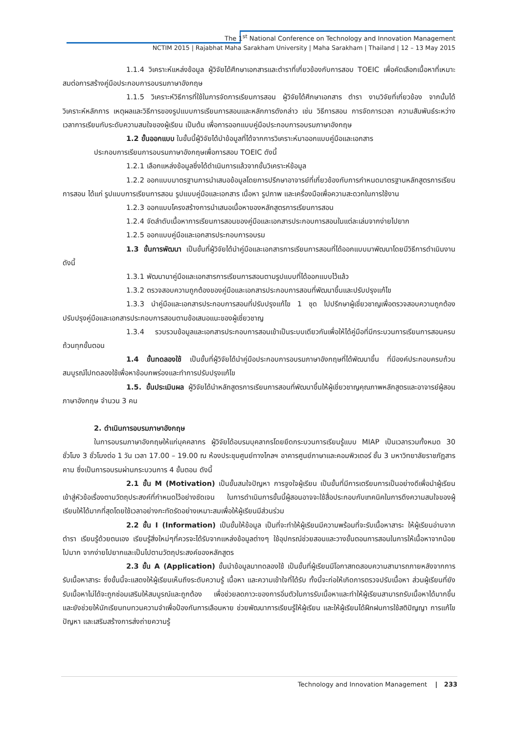The 1<sup>st</sup> National Conference on Technology and Innovation Management
NCTIM 2015 | Rajabhat Maha Sarakham University | Maha Sarakham | Thailand | 12 – 13 May 2015
1.1.4 วิเคราะห์แหล่งข้อมูล ผู้วิจัยได้ศึกษาเอกสารและตำราที่เกี่ยวข้องกับการสอบ TOEIC เพื่อคัดเลือกเนื้อหาที่เหมาะสมต่อการสร้างคู่มือประกอบการอบรมภาษาอังกฤษ
1.1.5 วิเคราะห์วิธีการที่ใช้ในการจัดการเรียนการสอน ผู้วิจัยได้ศึกษาเอกสาร ตำรา งานวิจัยที่เกี่ยวข้อง จากนั้นได้วิเคราะห์หลักการ เหตุผลและวิธีการของรูปแบบการเรียนการสอนและหลักการดังกล่าว เช่น วิธีการสอน การจัดการเวลา ความสัมพันธ์ระหว่างเวลาการเรียนกับระดับความสนใจของผู้เรียน เป็นต้น เพื่อการออกแบบคู่มือประกอบการอบรมภาษาอังกฤษ
1.2 ขั้นออกแบบ ในขั้นนี้ผู้วิจัยได้นำข้อมูลที่ได้จากการวิเคราะห์มาออกแบบคู่มือและเอกสาร
ประกอบการเรียนการอบรมภาษาอังกฤษเพื่อการสอบ TOEIC ดังนี้
1.2.1 เลือกแหล่งข้อมูลซึ่งได้ดำเนินการแล้วจากขั้นวิเคราะห์ข้อมูล
1.2.2 ออกแบบมาตรฐานการนำเสนอข้อมูลโดยการปรึกษาอาจารย์ที่เกี่ยวข้องกับการกำหนดมาตรฐานหลักสูตรการเรียนการสอน ได้แก่ รูปแบบการเรียนการสอน รูปแบบคู่มือและเอกสาร เนื้อหา รูปภาพ และเครื่องมือเพื่อความสะดวกในการใช้งาน
1.2.3 ออกแบบโครงสร้างการนำเสนอเนื้อหาของหลักสูตรการเรียนการสอน
1.2.4 จัดลำดับเนื้อหาการเรียนการสอนของคู่มือและเอกสารประกอบการสอนในแต่ละเล่มจากง่ายไปยาก
1.2.5 ออกแบบคู่มือและเอกสารประกอบการอบรม
1.3 ขั้นการพัฒนา เป็นขั้นที่ผู้วิจัยได้นำคู่มือและเอกสารการเรียนการสอนที่ได้ออกแบบมาพัฒนาโดยมีวิธีการดำเนินงาน ดังนี้
1.3.1 พัฒนานาคู่มือและเอกสารการเรียนการสอนตามรูปแบบที่ได้ออกแบบไว้แล้ว
1.3.2 ตรวจสอบความถูกต้องของคู่มือและเอกสารประกอบการสอนที่พัฒนาขึ้นและปรับปรุงแก้ไข
1.3.3 นำคู่มือและเอกสารประกอบการสอนที่ปรับปรุงแก้ไข 1 ชุด ไปปรึกษาผู้เชี่ยวชาญเพื่อตรวจสอบความถูกต้อง ปรับปรุงคู่มือและเอกสารประกอบการสอนตามข้อเสนอแนะของผู้เชี่ยวชาญ
1.3.4 รวบรวมข้อมูลและเอกสารประกอบการสอนเข้าเป็นระบบเดียวกันเพื่อให้ได้คู่มือที่มีกระบวนการเรียนการสอนครบถ้วนทุกขั้นตอน
1.4 ขั้นทดลองใช้ เป็นขั้นที่ผู้วิจัยได้นำคู่มือประกอบการอบรมภาษาอังกฤษที่ได้พัฒนาขึ้น ที่มีองค์ประกอบครบถ้วนสมบูรณ์ไปทดลองใช้เพื่อหาข้อบกพร่องและทำการปรับปรุงแก้ไข
1.5. ขั้นประเมินผล ผู้วิจัยได้นำหลักสูตรการเรียนการสอนที่พัฒนาขึ้นให้ผู้เชี่ยวชาญคุณภาพหลักสูตรและอาจารย์ผู้สอนภาษาอังกฤษ จำนวน 3 คน
2. ดำเนินการอบรมภาษาอังกฤษ
ในการอบรมภาษาอังกฤษให้แก่บุคคลากร ผู้วิจัยได้อบรมบุคลากรโดยยึดกระบวนการเรียนรู้แบบ MIAP เป็นเวลารวมทั้งหมด 30 ชั่วโมง 3 ชั่วโมงต่อ 1 วัน เวลา 17.00 – 19.00 ณ ห้องประชุมศูนย์ทางไกลฯ อาคารศูนย์ภาษาและคอมพิวเตอร์ ชั้น 3 มหาวิทยาลัยราชภัฏสารคาม ซึ่งเป็นการอบรมผ่านกระบวนการ 4 ขั้นตอน ดังนี้
2.1 ขั้น M (Motivation) เป็นขั้นสนใจปัญหา การจูงใจผู้เรียน เป็นขั้นที่มีการเตรียมการเป็นอย่างดีเพื่อนำผู้เรียนเข้าสู่หัวข้อเรื่องตามวัตถุประสงค์ที่กำหนดไว้อย่างชัดเจน ในการดำเนินการขั้นนี้ผู้สอนอาจจะใช้สื่อประกอบกับเทคนิคในการดึงความสนใจของผู้เรียนให้ได้มากที่สุดโดยใช้เวลาอย่างกะทัดรัดอย่างเหมาะสมเพื่อให้ผู้เรียนมีส่วนร่วม
2.2 ขั้น I (Information) เป็นขั้นให้ข้อมูล เป็นที่จะทำให้ผู้เรียนมีความพร้อมที่จะรับเนื้อหาสาระ ให้ผู้เรียนอ่านจากตำรา เรียนรู้ด้วยตนเอง เรียนรู้สิ่งใหม่ๆที่ควรจะได้รับจากแหล่งข้อมูลต่างๆ ใช้อุปกรณ์ช่วยสอนและวางขั้นตอนการสอนในการให้เนื้อหาจากน้อยไปมาก จากง่ายไปยากและเป็นไปตามวัตถุประสงค์ของหลักสูตร
2.3 ขั้น A (Application) ขั้นนำข้อมูลมาทดลองใช้ เป็นขั้นที่ผู้เรียนมีโอกาสทดสอบความสามารถภายหลังจากการรับเนื้อหาสาระ ซึ่งขั้นนี้จะแสดงให้ผู้เรียนเห็นถึงระดับความรู้ เนื้อหา และความเข้าใจที่ได้รับ ทั้งนี้จะก่อให้เกิดการตรวจปรับเนื้อหา ส่วนผู้เรียนที่ยังรับเนื้อหาไม่ได้จะถูกซ่อมเสริมให้สมบูรณ์และถูกต้อง เพื่อช่วยลดภาวะของการอิ่มตัวในการรับเนื้อหาและทำให้ผู้เรียนสามารถรับเนื้อหาได้มากขึ้น และยังช่วยให้นักเรียนทบทวนความจำเพื่อป้องกันการเลือนหาย ช่วยพัฒนาการเรียนรู้ให้ผู้เรียน และให้ผู้เรียนได้ฝึกฝนการใช้สติปัญญา การแก้ไขปัญหา และเสริมสร้างการส่งถ่ายความรู้
Technology and Innovation Management | 233